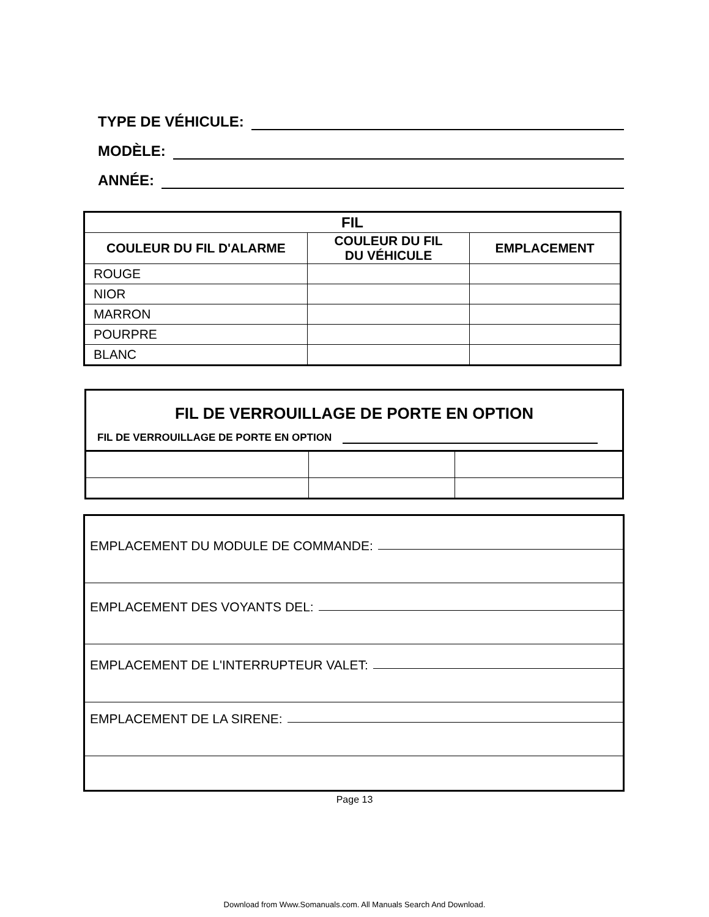TYPE DE VÉHICULE:
MODÈLE:
ANNÉE:
| FIL | | |
| --- | --- | --- |
| COULEUR DU FIL D'ALARME | COULEUR DU FIL DU VÉHICULE | EMPLACEMENT |
| ROUGE | | |
| NIOR | | |
| MARRON | | |
| POURPRE | | |
| BLANC | | |
FIL DE VERROUILLAGE DE PORTE EN OPTION
FIL DE VERROUILLAGE DE PORTE EN OPTION
EMPLACEMENT DU MODULE DE COMMANDE:
EMPLACEMENT DES VOYANTS DEL:
EMPLACEMENT DE L'INTERRUPTEUR VALET:
EMPLACEMENT DE LA SIRENE:
Page 13
Download from Www.Somanuals.com. All Manuals Search And Download.